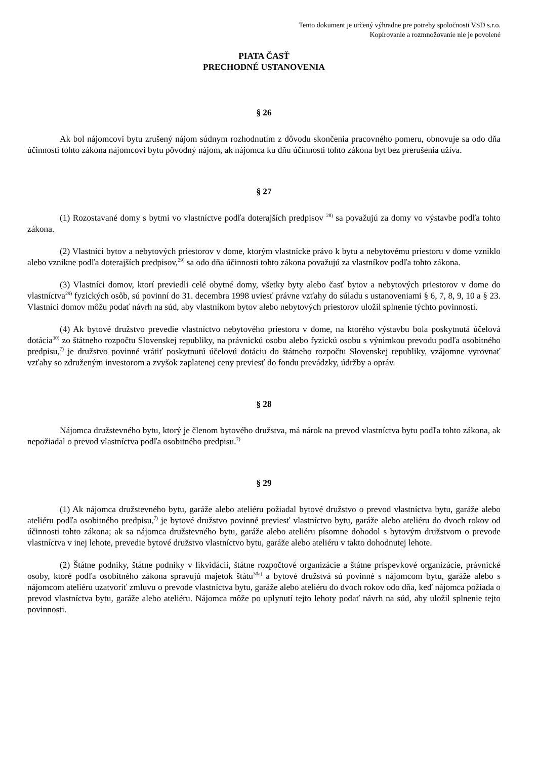Tento dokument je určený výhradne pre potreby spoločnosti VSD s.r.o.
Kopírovanie a rozmnožovanie nie je povolené
PIATA ČASŤ
PRECHODNÉ USTANOVENIA
§ 26
Ak bol nájomcovi bytu zrušený nájom súdnym rozhodnutím z dôvodu skončenia pracovného pomeru, obnovuje sa odo dňa účinnosti tohto zákona nájomcovi bytu pôvodný nájom, ak nájomca ku dňu účinnosti tohto zákona byt bez prerušenia užíva.
§ 27
(1) Rozostavané domy s bytmi vo vlastníctve podľa doterajších predpisov <sup>28)</sup> sa považujú za domy vo výstavbe podľa tohto zákona.
(2) Vlastníci bytov a nebytových priestorov v dome, ktorým vlastnícke právo k bytu a nebytovému priestoru v dome vzniklo alebo vznikne podľa doterajších predpisov,<sup>29)</sup> sa odo dňa účinnosti tohto zákona považujú za vlastníkov podľa tohto zákona.
(3) Vlastníci domov, ktorí previedli celé obytné domy, všetky byty alebo časť bytov a nebytových priestorov v dome do vlastníctva<sup>29)</sup> fyzických osôb, sú povinní do 31. decembra 1998 uviesť právne vzťahy do súladu s ustanoveniami § 6, 7, 8, 9, 10 a § 23. Vlastníci domov môžu podať návrh na súd, aby vlastníkom bytov alebo nebytových priestorov uložil splnenie týchto povinností.
(4) Ak bytové družstvo prevedie vlastníctvo nebytového priestoru v dome, na ktorého výstavbu bola poskytnutá účelová dotácia<sup>30)</sup> zo štátneho rozpočtu Slovenskej republiky, na právnickú osobu alebo fyzickú osobu s výnimkou prevodu podľa osobitného predpisu,<sup>7)</sup> je družstvo povinné vrátiť poskytnutú účelovú dotáciu do štátneho rozpočtu Slovenskej republiky, vzájomne vyrovnať vzťahy so združeným investorom a zvyšok zaplatenej ceny previesť do fondu prevádzky, údržby a opráv.
§ 28
Nájomca družstevného bytu, ktorý je členom bytového družstva, má nárok na prevod vlastníctva bytu podľa tohto zákona, ak nepožiadal o prevod vlastníctva podľa osobitného predpisu.<sup>7)</sup>
§ 29
(1) Ak nájomca družstevného bytu, garáže alebo ateliéru požiadal bytové družstvo o prevod vlastníctva bytu, garáže alebo ateliéru podľa osobitného predpisu,<sup>7)</sup> je bytové družstvo povinné previesť vlastníctvo bytu, garáže alebo ateliéru do dvoch rokov od účinnosti tohto zákona; ak sa nájomca družstevného bytu, garáže alebo ateliéru písomne dohodol s bytovým družstvom o prevode vlastníctva v inej lehote, prevedie bytové družstvo vlastníctvo bytu, garáže alebo ateliéru v takto dohodnutej lehote.
(2) Štátne podniky, štátne podniky v likvidácii, štátne rozpočtové organizácie a štátne príspevkové organizácie, právnické osoby, ktoré podľa osobitného zákona spravujú majetok štátu<sup>30a)</sup> a bytové družstvá sú povinné s nájomcom bytu, garáže alebo s nájomcom ateliéru uzatvoriť zmluvu o prevode vlastníctva bytu, garáže alebo ateliéru do dvoch rokov odo dňa, keď nájomca požiada o prevod vlastníctva bytu, garáže alebo ateliéru. Nájomca môže po uplynutí tejto lehoty podať návrh na súd, aby uložil splnenie tejto povinnosti.